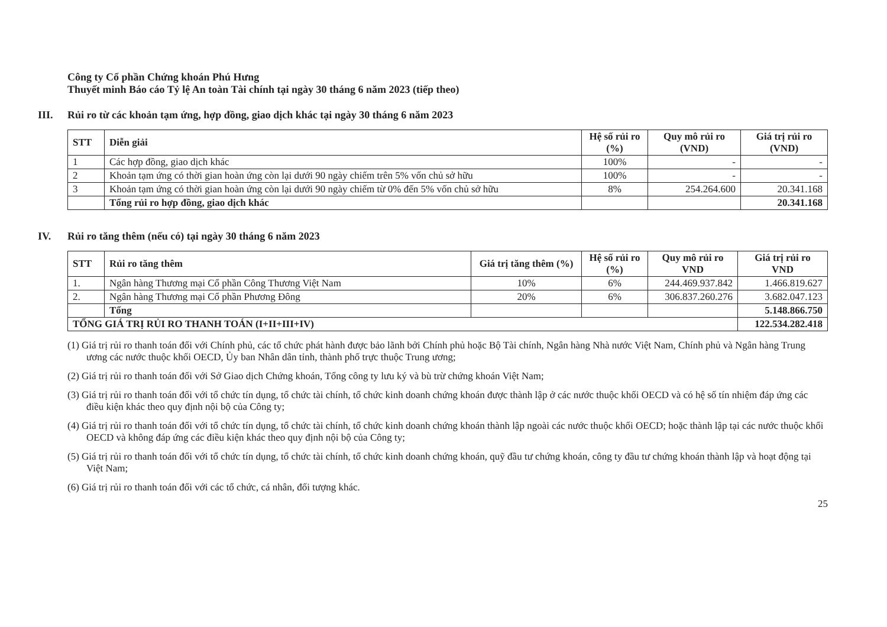Công ty Cổ phần Chứng khoán Phú Hưng
Thuyết minh Báo cáo Tỷ lệ An toàn Tài chính tại ngày 30 tháng 6 năm 2023 (tiếp theo)
III. Rủi ro từ các khoản tạm ứng, hợp đồng, giao dịch khác tại ngày 30 tháng 6 năm 2023
| STT | Diễn giải | Hệ số rủi ro (%) | Quy mô rủi ro (VND) | Giá trị rủi ro (VND) |
| --- | --- | --- | --- | --- |
| 1 | Các hợp đồng, giao dịch khác | 100% | - | - |
| 2 | Khoản tạm ứng có thời gian hoàn ứng còn lại dưới 90 ngày chiếm trên 5% vốn chủ sở hữu | 100% | - | - |
| 3 | Khoản tạm ứng có thời gian hoàn ứng còn lại dưới 90 ngày chiếm từ 0% đến 5% vốn chủ sở hữu | 8% | 254.264.600 | 20.341.168 |
| | Tổng rủi ro hợp đồng, giao dịch khác | | | 20.341.168 |
IV. Rủi ro tăng thêm (nếu có) tại ngày 30 tháng 6 năm 2023
| STT | Rủi ro tăng thêm | Giá trị tăng thêm (%) | Hệ số rủi ro (%) | Quy mô rủi ro VND | Giá trị rủi ro VND |
| --- | --- | --- | --- | --- | --- |
| 1. | Ngân hàng Thương mại Cổ phần Công Thương Việt Nam | 10% | 6% | 244.469.937.842 | 1.466.819.627 |
| 2. | Ngân hàng Thương mại Cổ phần Phương Đông | 20% | 6% | 306.837.260.276 | 3.682.047.123 |
| | Tổng | | | | 5.148.866.750 |
| TỔNG GIÁ TRỊ RỦI RO THANH TOÁN (I+II+III+IV) | | | | | 122.534.282.418 |
(1) Giá trị rủi ro thanh toán đối với Chính phủ, các tổ chức phát hành được bảo lãnh bởi Chính phủ hoặc Bộ Tài chính, Ngân hàng Nhà nước Việt Nam, Chính phủ và Ngân hàng Trung ương các nước thuộc khối OECD, Ủy ban Nhân dân tỉnh, thành phố trực thuộc Trung ương;
(2) Giá trị rủi ro thanh toán đối với Sở Giao dịch Chứng khoán, Tổng công ty lưu ký và bù trừ chứng khoán Việt Nam;
(3) Giá trị rủi ro thanh toán đối với tổ chức tín dụng, tổ chức tài chính, tổ chức kinh doanh chứng khoán được thành lập ở các nước thuộc khối OECD và có hệ số tín nhiệm đáp ứng các điều kiện khác theo quy định nội bộ của Công ty;
(4) Giá trị rủi ro thanh toán đối với tổ chức tín dụng, tổ chức tài chính, tổ chức kinh doanh chứng khoán thành lập ngoài các nước thuộc khối OECD; hoặc thành lập tại các nước thuộc khối OECD và không đáp ứng các điều kiện khác theo quy định nội bộ của Công ty;
(5) Giá trị rủi ro thanh toán đối với tổ chức tín dụng, tổ chức tài chính, tổ chức kinh doanh chứng khoán, quỹ đầu tư chứng khoán, công ty đầu tư chứng khoán thành lập và hoạt động tại Việt Nam;
(6) Giá trị rủi ro thanh toán đối với các tổ chức, cá nhân, đối tượng khác.
25